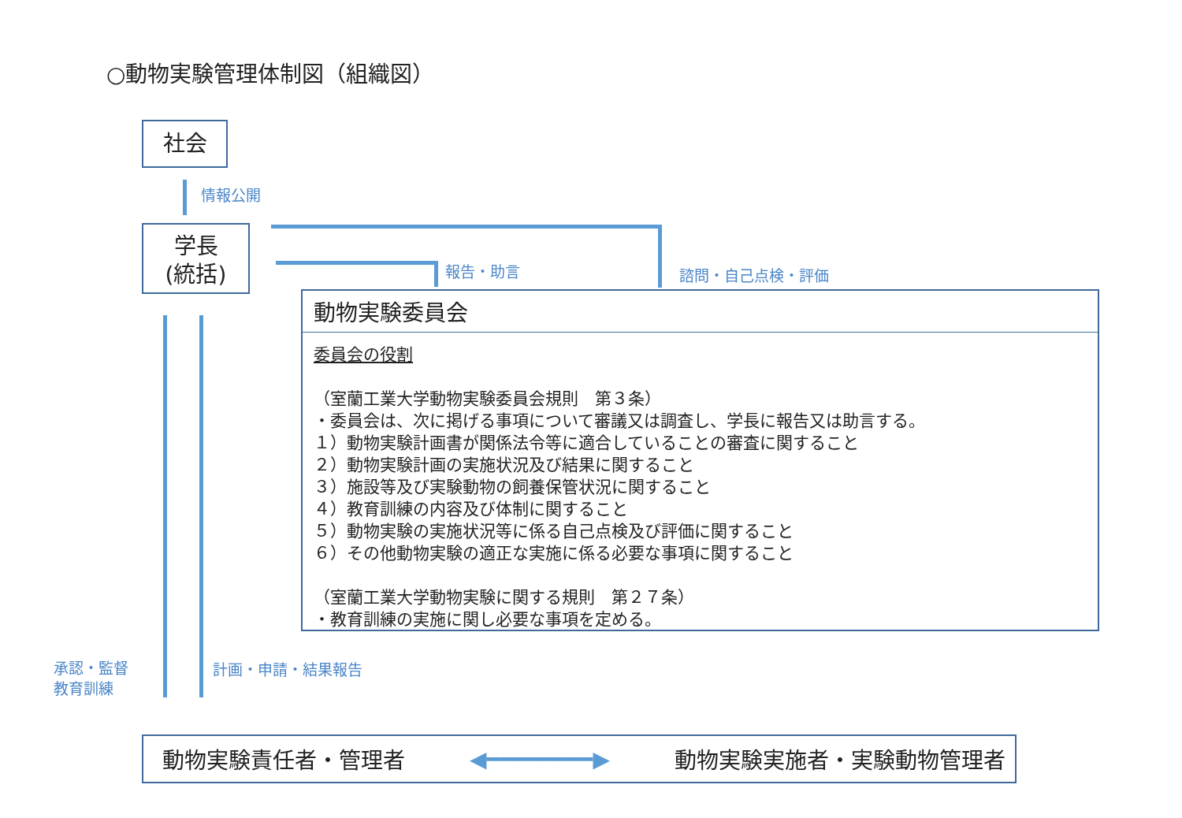○動物実験管理体制図（組織図）
社会
情報公開
学長
(統括)
報告・助言 諮問・自己点検・評価
動物実験委員会
委員会の役割
（室蘭工業大学動物実験委員会規則　第３条）
・委員会は、次に掲げる事項について審議又は調査し、学長に報告又は助言する。
１）動物実験計画書が関係法令等に適合していることの審査に関すること
２）動物実験計画の実施状況及び結果に関すること
３）施設等及び実験動物の飼養保管状況に関すること
４）教育訓練の内容及び体制に関すること
５）動物実験の実施状況等に係る自己点検及び評価に関すること
６）その他動物実験の適正な実施に係る必要な事項に関すること
（室蘭工業大学動物実験に関する規則　第２７条）
・教育訓練の実施に関し必要な事項を定める。
承認・監督
教育訓練
計画・申請・結果報告
動物実験責任者・管理者 ◀━━━━━━━━▶ 動物実験実施者・実験動物管理者